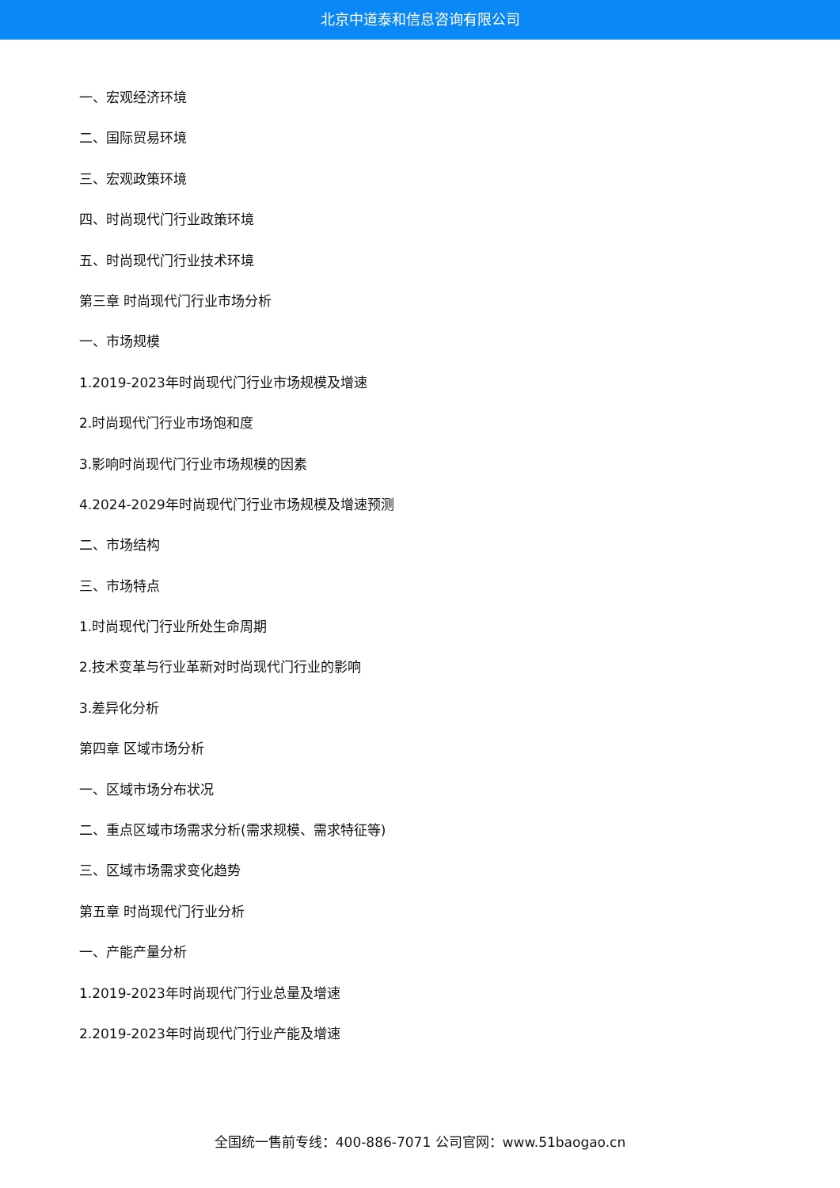北京中道泰和信息咨询有限公司
一、宏观经济环境
二、国际贸易环境
三、宏观政策环境
四、时尚现代门行业政策环境
五、时尚现代门行业技术环境
第三章 时尚现代门行业市场分析
一、市场规模
1.2019-2023年时尚现代门行业市场规模及增速
2.时尚现代门行业市场饱和度
3.影响时尚现代门行业市场规模的因素
4.2024-2029年时尚现代门行业市场规模及增速预测
二、市场结构
三、市场特点
1.时尚现代门行业所处生命周期
2.技术变革与行业革新对时尚现代门行业的影响
3.差异化分析
第四章 区域市场分析
一、区域市场分布状况
二、重点区域市场需求分析(需求规模、需求特征等)
三、区域市场需求变化趋势
第五章 时尚现代门行业分析
一、产能产量分析
1.2019-2023年时尚现代门行业总量及增速
2.2019-2023年时尚现代门行业产能及增速
全国统一售前专线：400-886-7071 公司官网：www.51baogao.cn